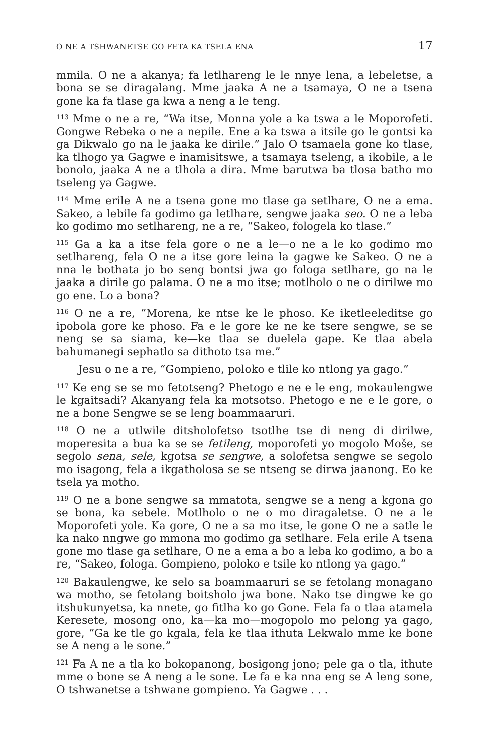O NE A TSHWANETSE GO FETA KA TSELA ENA 17
mmila. O ne a akanya; fa letlhareng le le nnye lena, a lebeletse, a bona se se diragalang. Mme jaaka A ne a tsamaya, O ne a tsena gone ka fa tlase ga kwa a neng a le teng.
<sup>113</sup> Mme o ne a re, “Wa itse, Monna yole a ka tswa a le Moporofeti. Gongwe Rebeka o ne a nepile. Ene a ka tswa a itsile go le gontsi ka ga Dikwalo go na le jaaka ke dirile.” Jalo O tsamaela gone ko tlase, ka tlhogo ya Gagwe e inamisitswe, a tsamaya tseleng, a ikobile, a le bonolo, jaaka A ne a tlhola a dira. Mme barutwa ba tlosa batho mo tseleng ya Gagwe.
<sup>114</sup> Mme erile A ne a tsena gone mo tlase ga setlhare, O ne a ema. Sakeo, a lebile fa godimo ga letlhare, sengwe jaaka seo. O ne a leba ko godimo mo setlhareng, ne a re, “Sakeo, fologela ko tlase.”
<sup>115</sup> Ga a ka a itse fela gore o ne a le—o ne a le ko godimo mo setlhareng, fela O ne a itse gore leina la gagwe ke Sakeo. O ne a nna le bothata jo bo seng bontsi jwa go fologa setlhare, go na le jaaka a dirile go palama. O ne a mo itse; motlholo o ne o dirilwe mo go ene. Lo a bona?
<sup>116</sup> O ne a re, “Morena, ke ntse ke le phoso. Ke iketleeleditse go ipobola gore ke phoso. Fa e le gore ke ne ke tsere sengwe, se se neng se sa siama, ke—ke tlaa se duelela gape. Ke tlaa abela bahumanegi sephatlo sa dithoto tsa me.”
Jesu o ne a re, “Gompieno, poloko e tlile ko ntlong ya gago.”
<sup>117</sup> Ke eng se se mo fetotseng? Phetogo e ne e le eng, mokaulengwe le kgaitsadi? Akanyang fela ka motsotso. Phetogo e ne e le gore, o ne a bone Sengwe se se leng boammaaruri.
<sup>118</sup> O ne a utlwile ditsholofetso tsotlhe tse di neng di dirilwe, moperesita a bua ka se se fetileng, moporofeti yo mogolo Moše, se segolo sena, sele, kgotsa se sengwe, a solofetsa sengwe se segolo mo isagong, fela a ikgatholosa se se ntseng se dirwa jaanong. Eo ke tsela ya motho.
<sup>119</sup> O ne a bone sengwe sa mmatota, sengwe se a neng a kgona go se bona, ka sebele. Motlholo o ne o mo diragaletse. O ne a le Moporofeti yole. Ka gore, O ne a sa mo itse, le gone O ne a satle le ka nako nngwe go mmona mo godimo ga setlhare. Fela erile A tsena gone mo tlase ga setlhare, O ne a ema a bo a leba ko godimo, a bo a re, “Sakeo, fologa. Gompieno, poloko e tsile ko ntlong ya gago.”
<sup>120</sup> Bakaulengwe, ke selo sa boammaaruri se se fetolang monagano wa motho, se fetolang boitsholo jwa bone. Nako tse dingwe ke go itshukunyetsa, ka nnete, go fitlha ko go Gone. Fela fa o tlaa atamela Keresete, mosong ono, ka—ka mo—mogopolo mo pelong ya gago, gore, “Ga ke tle go kgala, fela ke tlaa ithuta Lekwalo mme ke bone se A neng a le sone.”
<sup>121</sup> Fa A ne a tla ko bokopanong, bosigong jono; pele ga o tla, ithute mme o bone se A neng a le sone. Le fa e ka nna eng se A leng sone, O tshwanetse a tshwane gompieno. Ya Gagwe . . .